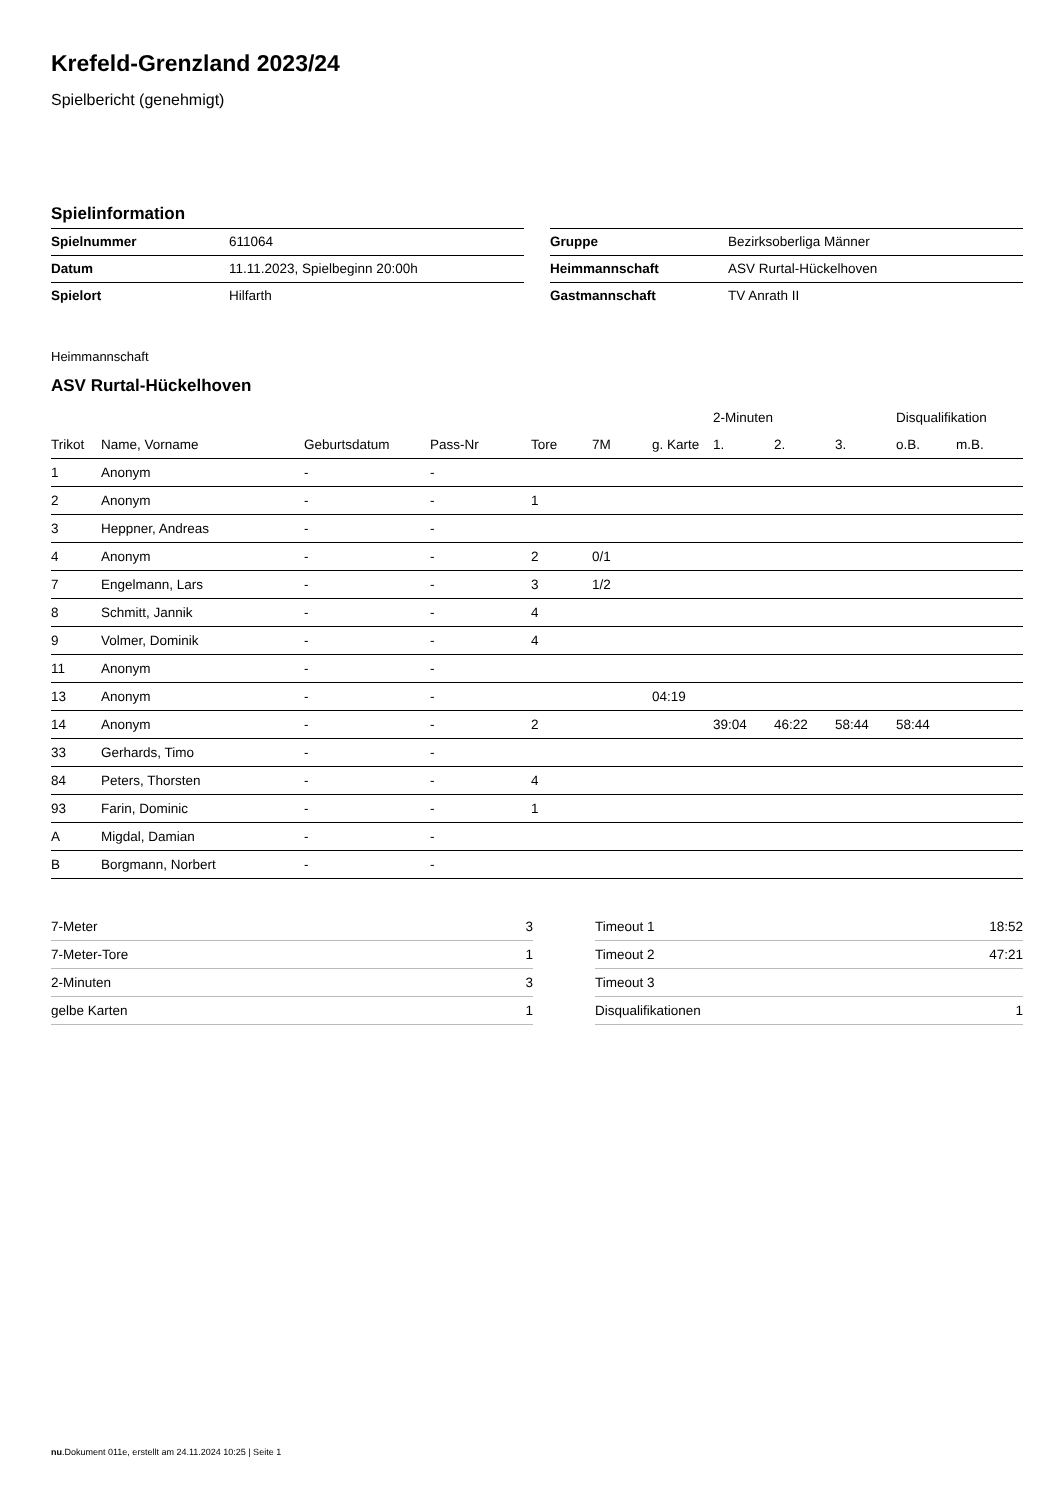Krefeld-Grenzland 2023/24
Spielbericht (genehmigt)
Spielinformation
| Spielnummer | 611064 |
| Datum | 11.11.2023, Spielbeginn 20:00h |
| Spielort | Hilfarth |
| Gruppe | Bezirksoberliga Männer |
| Heimmannschaft | ASV Rurtal-Hückelhoven |
| Gastmannschaft | TV Anrath II |
Heimmannschaft
ASV Rurtal-Hückelhoven
| | | | | | | | 2-Minuten | | | Disqualifikation | |
| --- | --- | --- | --- | --- | --- | --- | --- | --- | --- | --- | --- |
| Trikot | Name, Vorname | Geburtsdatum | Pass-Nr | Tore | 7M | g. Karte | 1. | 2. | 3. | o.B. | m.B. |
| 1 | Anonym | - | - | | | | | | | | |
| 2 | Anonym | - | - | 1 | | | | | | | |
| 3 | Heppner, Andreas | - | - | | | | | | | | |
| 4 | Anonym | - | - | 2 | 0/1 | | | | | | |
| 7 | Engelmann, Lars | - | - | 3 | 1/2 | | | | | | |
| 8 | Schmitt, Jannik | - | - | 4 | | | | | | | |
| 9 | Volmer, Dominik | - | - | 4 | | | | | | | |
| 11 | Anonym | - | - | | | | | | | | |
| 13 | Anonym | - | - | | | 04:19 | | | | | |
| 14 | Anonym | - | - | 2 | | | 39:04 | 46:22 | 58:44 | 58:44 | |
| 33 | Gerhards, Timo | - | - | | | | | | | | |
| 84 | Peters, Thorsten | - | - | 4 | | | | | | | |
| 93 | Farin, Dominic | - | - | 1 | | | | | | | |
| A | Migdal, Damian | - | - | | | | | | | | |
| B | Borgmann, Norbert | - | - | | | | | | | | |
| 7-Meter | 3 |
| 7-Meter-Tore | 1 |
| 2-Minuten | 3 |
| gelbe Karten | 1 |
| Timeout 1 | 18:52 |
| Timeout 2 | 47:21 |
| Timeout 3 | |
| Disqualifikationen | 1 |
nu.Dokument 011e, erstellt am 24.11.2024 10:25 | Seite 1